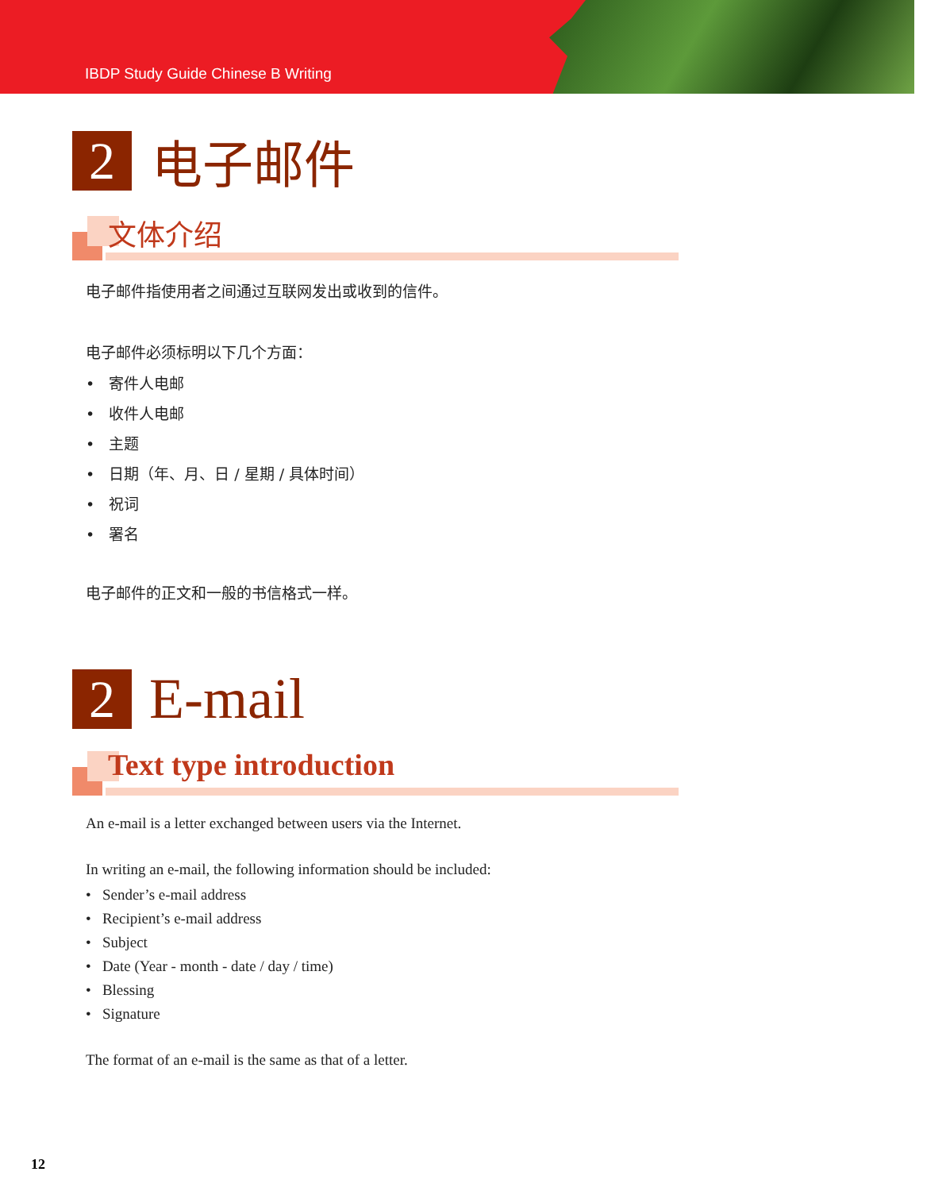IBDP Study Guide Chinese B Writing
2
电子邮件
文体介绍
电子邮件指使用者之间通过互联网发出或收到的信件。
电子邮件必须标明以下几个方面：
• 寄件人电邮
• 收件人电邮
• 主题
• 日期（年、月、日 / 星期 / 具体时间）
• 祝词
• 署名
电子邮件的正文和一般的书信格式一样。
2
E-mail
Text type introduction
An e-mail is a letter exchanged between users via the Internet.
In writing an e-mail, the following information should be included:
• Sender’s e-mail address
• Recipient’s e-mail address
• Subject
• Date (Year - month - date / day / time)
• Blessing
• Signature
The format of an e-mail is the same as that of a letter.
12